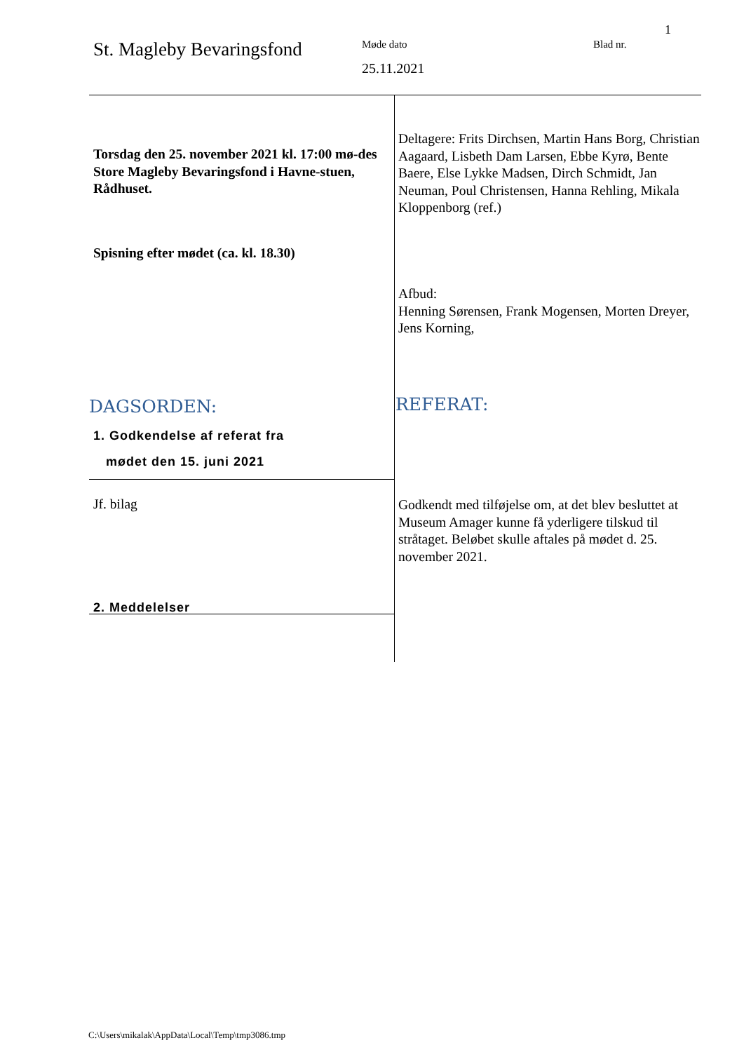1
St. Magleby Bevaringsfond
Møde dato
25.11.2021
Blad nr.
Torsdag den 25. november 2021 kl. 17:00 mø-des Store Magleby Bevaringsfond i Havne-stuen, Rådhuset.
Deltagere: Frits Dirchsen, Martin Hans Borg, Christian Aagaard, Lisbeth Dam Larsen, Ebbe Kyrø, Bente Baere, Else Lykke Madsen, Dirch Schmidt, Jan Neuman, Poul Christensen, Hanna Rehling, Mikala Kloppenborg (ref.)
Spisning efter mødet (ca. kl. 18.30)
Afbud:
Henning Sørensen, Frank Mogensen, Morten Dreyer, Jens Korning,
DAGSORDEN: REFERAT:
1. Godkendelse af referat fra
mødet den 15. juni 2021
Jf. bilag
Godkendt med tilføjelse om, at det blev besluttet at Museum Amager kunne få yderligere tilskud til stråtaget. Beløbet skulle aftales på mødet d. 25. november 2021.
2. Meddelelser
C:\Users\mikalak\AppData\Local\Temp\tmp3086.tmp